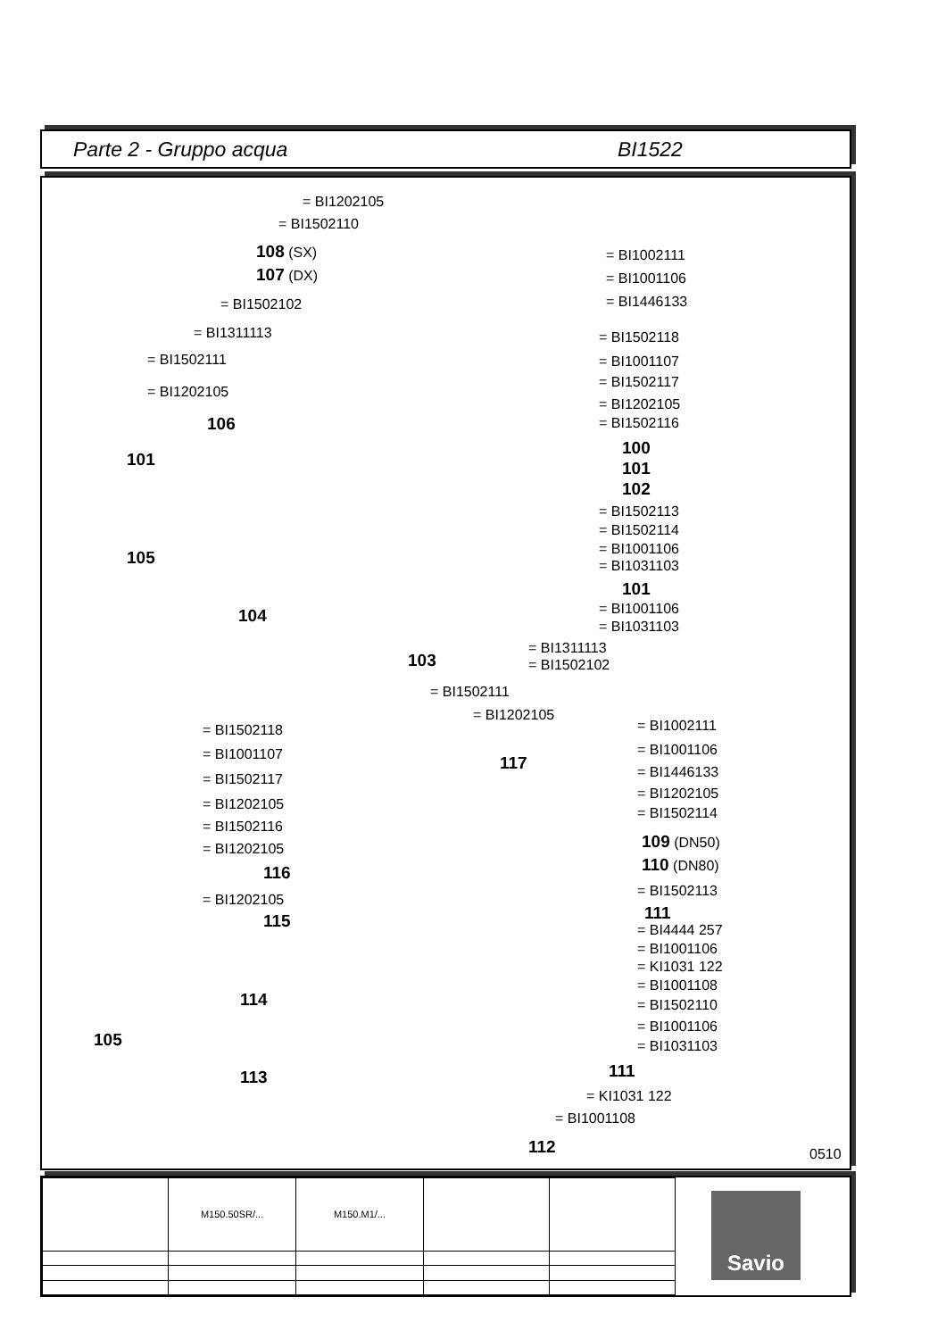Parte 2 - Gruppo acqua BI1522
= BI1202105
= BI1502110
108 (SX)
107 (DX)
= BI1502102
= BI1311113
= BI1502111
= BI1202105
106
101
105
104
103
= BI1002111
= BI1001106
= BI1446133
= BI1502118
= BI1001107
= BI1502117
= BI1202105
= BI1502116
100
101
102
= BI1502113
= BI1502114
= BI1001106
= BI1031103
101
= BI1001106
= BI1031103
= BI1311113
= BI1502102
= BI1502111
= BI1202105
117
= BI1502118
= BI1001107
= BI1502117
= BI1202105
= BI1502116
= BI1202105
116
= BI1202105
115
114
105
113
= BI1002111
= BI1001106
= BI1446133
= BI1202105
= BI1502114
109 (DN50)
110 (DN80)
= BI1502113
111
= BI4444 257
= BI1001106
= KI1031 122
= BI1001108
= BI1502110
= BI1001106
= BI1031103
111
= KI1031 122
= BI1001108
112 0510
| | M150.50SR/... | M150.M1/... | | |
Savio